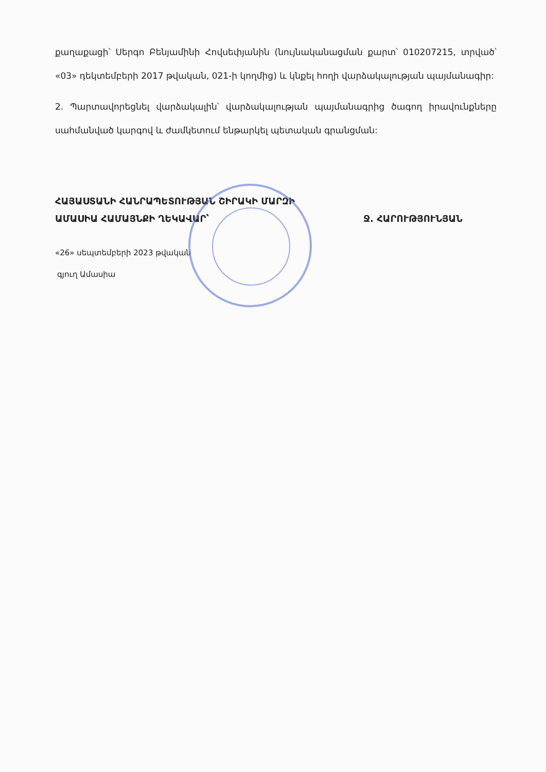քաղաքացի՝ Սերգո Բենյամինի Հովսեփյանին (նույնականացման քարտ՝ 010207215, տրված՝ «03» դեկտեմբերի 2017 թվական, 021-ի կողմից) և կնքել հողի վարձակալության պայմանագիր:
2. Պարտավորեցնել վարձակալին՝ վարձակալության պայմանագրից ծագող իրավունքները սահմանված կարգով և ժամկետում ենթարկել պետական գրանցման:
ՀԱՅԱՍՏԱՆԻ ՀԱՆՐԱՊԵՏՈՒԹՅԱՆ ՇԻՐԱԿԻ ՄԱՐԶԻ
ԱՄԱՍԻԱ ՀԱՄԱՅՆՔԻ ՂԵԿԱՎԱՐ՝ Ջ. ՀԱՐՈՒԹՅՈՒՆՅԱՆ
«26» սեպտեմբերի 2023 թվական
գյուղ Ամասիա